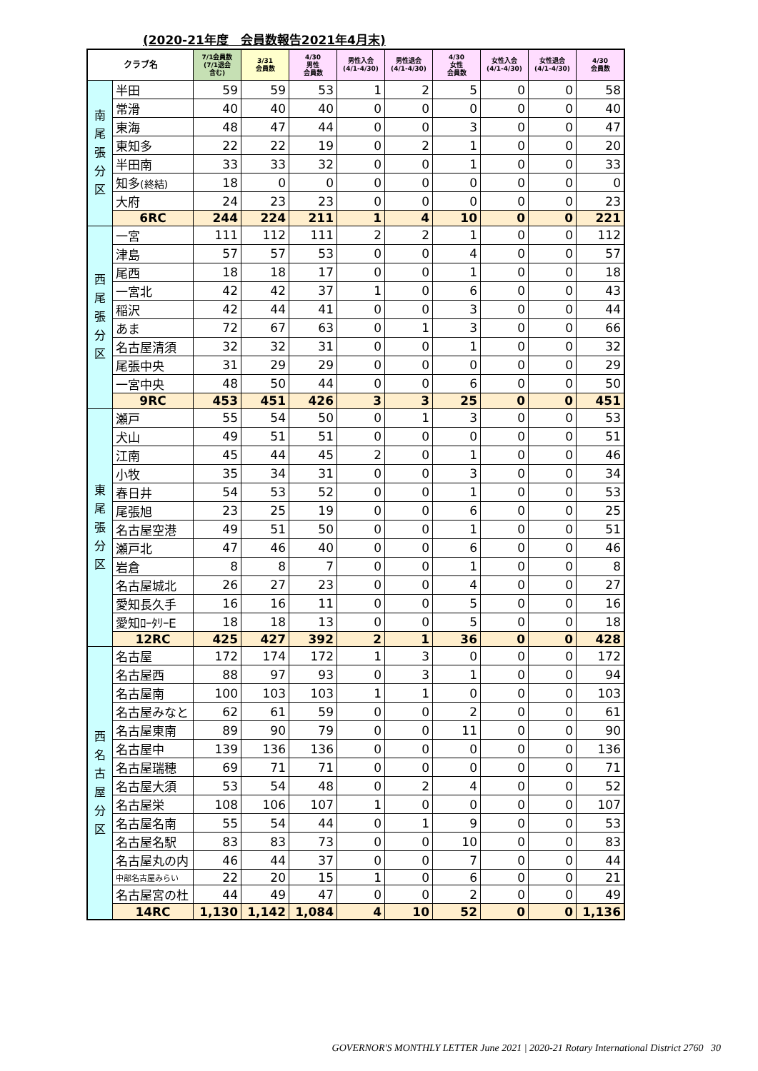(2020-21年度　会員数報告2021年4月末)
| クラブ名 | | 7/1会員数 (7/1退会 含む) | 3/31 会員数 | 4/30 男性 会員数 | 男性入会 (4/1-4/30) | 男性退会 (4/1-4/30) | 4/30 女性 会員数 | 女性入会 (4/1-4/30) | 女性退会 (4/1-4/30) | 4/30 会員数 |
| --- | --- | --- | --- | --- | --- | --- | --- | --- | --- | --- |
| 南 尾 張 分 区 | 半田 | 59 | 59 | 53 | 1 | 2 | 5 | 0 | 0 | 58 |
| | 常滑 | 40 | 40 | 40 | 0 | 0 | 0 | 0 | 0 | 40 |
| | 東海 | 48 | 47 | 44 | 0 | 0 | 3 | 0 | 0 | 47 |
| | 東知多 | 22 | 22 | 19 | 0 | 2 | 1 | 0 | 0 | 20 |
| | 半田南 | 33 | 33 | 32 | 0 | 0 | 1 | 0 | 0 | 33 |
| | 知多 (終結) | 18 | 0 | 0 | 0 | 0 | 0 | 0 | 0 | 0 |
| | 大府 | 24 | 23 | 23 | 0 | 0 | 0 | 0 | 0 | 23 |
| | 6RC | 244 | 224 | 211 | 1 | 4 | 10 | 0 | 0 | 221 |
| 西 尾 張 分 区 | 一宮 | 111 | 112 | 111 | 2 | 2 | 1 | 0 | 0 | 112 |
| | 津島 | 57 | 57 | 53 | 0 | 0 | 4 | 0 | 0 | 57 |
| | 尾西 | 18 | 18 | 17 | 0 | 0 | 1 | 0 | 0 | 18 |
| | 一宮北 | 42 | 42 | 37 | 1 | 0 | 6 | 0 | 0 | 43 |
| | 稲沢 | 42 | 44 | 41 | 0 | 0 | 3 | 0 | 0 | 44 |
| | あま | 72 | 67 | 63 | 0 | 1 | 3 | 0 | 0 | 66 |
| | 名古屋清須 | 32 | 32 | 31 | 0 | 0 | 1 | 0 | 0 | 32 |
| | 尾張中央 | 31 | 29 | 29 | 0 | 0 | 0 | 0 | 0 | 29 |
| | 一宮中央 | 48 | 50 | 44 | 0 | 0 | 6 | 0 | 0 | 50 |
| | 9RC | 453 | 451 | 426 | 3 | 3 | 25 | 0 | 0 | 451 |
| 東 尾 張 分 区 | 瀬戸 | 55 | 54 | 50 | 0 | 1 | 3 | 0 | 0 | 53 |
| | 犬山 | 49 | 51 | 51 | 0 | 0 | 0 | 0 | 0 | 51 |
| | 江南 | 45 | 44 | 45 | 2 | 0 | 1 | 0 | 0 | 46 |
| | 小牧 | 35 | 34 | 31 | 0 | 0 | 3 | 0 | 0 | 34 |
| | 春日井 | 54 | 53 | 52 | 0 | 0 | 1 | 0 | 0 | 53 |
| | 尾張旭 | 23 | 25 | 19 | 0 | 0 | 6 | 0 | 0 | 25 |
| | 名古屋空港 | 49 | 51 | 50 | 0 | 0 | 1 | 0 | 0 | 51 |
| | 瀬戸北 | 47 | 46 | 40 | 0 | 0 | 6 | 0 | 0 | 46 |
| | 岩倉 | 8 | 8 | 7 | 0 | 0 | 1 | 0 | 0 | 8 |
| | 名古屋城北 | 26 | 27 | 23 | 0 | 0 | 4 | 0 | 0 | 27 |
| | 愛知長久手 | 16 | 16 | 11 | 0 | 0 | 5 | 0 | 0 | 16 |
| | 愛知ﾛｰﾀﾘｰE | 18 | 18 | 13 | 0 | 0 | 5 | 0 | 0 | 18 |
| | 12RC | 425 | 427 | 392 | 2 | 1 | 36 | 0 | 0 | 428 |
| 西 名 古 屋 分 区 | 名古屋 | 172 | 174 | 172 | 1 | 3 | 0 | 0 | 0 | 172 |
| | 名古屋西 | 88 | 97 | 93 | 0 | 3 | 1 | 0 | 0 | 94 |
| | 名古屋南 | 100 | 103 | 103 | 1 | 1 | 0 | 0 | 0 | 103 |
| | 名古屋みなと | 62 | 61 | 59 | 0 | 0 | 2 | 0 | 0 | 61 |
| | 名古屋東南 | 89 | 90 | 79 | 0 | 0 | 11 | 0 | 0 | 90 |
| | 名古屋中 | 139 | 136 | 136 | 0 | 0 | 0 | 0 | 0 | 136 |
| | 名古屋瑞穂 | 69 | 71 | 71 | 0 | 0 | 0 | 0 | 0 | 71 |
| | 名古屋大須 | 53 | 54 | 48 | 0 | 2 | 4 | 0 | 0 | 52 |
| | 名古屋栄 | 108 | 106 | 107 | 1 | 0 | 0 | 0 | 0 | 107 |
| | 名古屋名南 | 55 | 54 | 44 | 0 | 1 | 9 | 0 | 0 | 53 |
| | 名古屋名駅 | 83 | 83 | 73 | 0 | 0 | 10 | 0 | 0 | 83 |
| | 名古屋丸の内 | 46 | 44 | 37 | 0 | 0 | 7 | 0 | 0 | 44 |
| | 中部名古屋みらい | 22 | 20 | 15 | 1 | 0 | 6 | 0 | 0 | 21 |
| | 名古屋宮の杜 | 44 | 49 | 47 | 0 | 0 | 2 | 0 | 0 | 49 |
| | 14RC | 1,130 | 1,142 | 1,084 | 4 | 10 | 52 | 0 | 0 | 1,136 |
GOVERNOR'S MONTHLY LETTER June 2021 | 2020-21 Rotary International District 2760 30